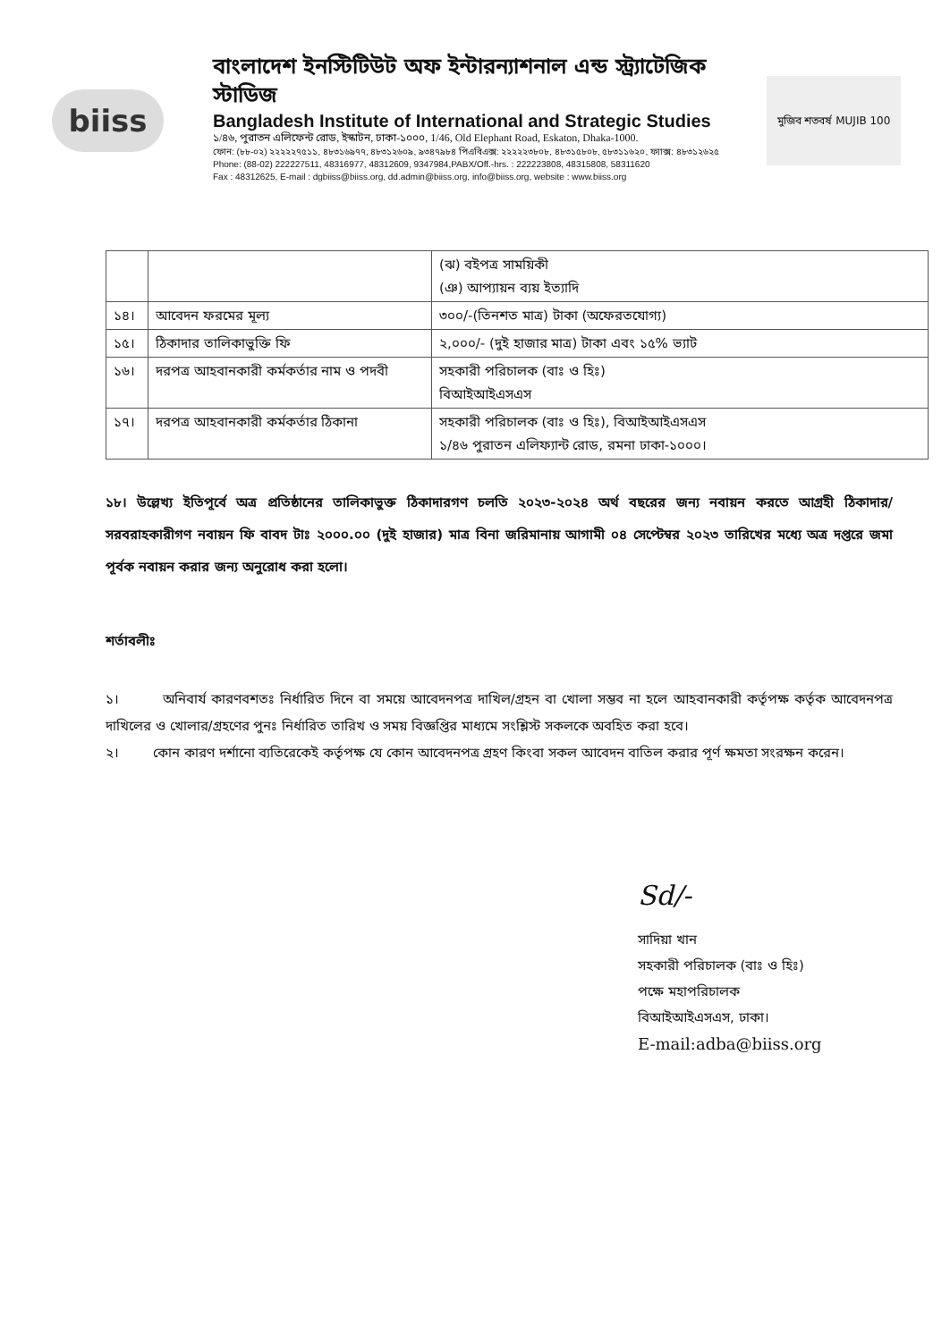biiss
মুজিব শতবর্ষ MUJIB 100
বাংলাদেশ ইনস্টিটিউট অফ ইন্টারন্যাশনাল এন্ড স্ট্র্যাটেজিক স্টাডিজ
Bangladesh Institute of International and Strategic Studies
১/৪৬, পুরাতন এলিফেন্ট রোড, ইস্কাটন, ঢাকা-১০০০, 1/46, Old Elephant Road, Eskaton, Dhaka-1000.
ফোন: (৮৮-০২) ২২২২২৭৫১১, ৪৮৩১৬৯৭৭, ৪৮৩১২৬০৯, ৯৩৪৭৯৮৪ পিএবিএক্স: ২২২২২৩৮০৮, ৪৮৩১৫৮০৮, ৫৮৩১১৬২০, ফ্যাক্স: ৪৮৩১২৬২৫
Phone: (88-02) 222227511, 48316977, 48312609, 9347984,PABX/Off.-hrs. : 222223808, 48315808, 58311620
Fax : 48312625, E-mail : dgbiiss@biiss.org, dd.admin@biiss.org, info@biiss.org, website : www.biiss.org
| | | (ঝ) বইপত্র সাময়িকী (ঞ) আপ্যায়ন ব্যয় ইত্যাদি |
| ১৪। | আবেদন ফরমের মূল্য | ৩০০/-(তিনশত মাত্র) টাকা (অফেরতযোগ্য) |
| ১৫। | ঠিকাদার তালিকাভুক্তি ফি | ২,০০০/- (দুই হাজার মাত্র) টাকা এবং ১৫% ভ্যাট |
| ১৬। | দরপত্র আহবানকারী কর্মকর্তার নাম ও পদবী | সহকারী পরিচালক (বাঃ ও হিঃ) বিআইআইএসএস |
| ১৭। | দরপত্র আহবানকারী কর্মকর্তার ঠিকানা | সহকারী পরিচালক (বাঃ ও হিঃ), বিআইআইএসএস ১/৪৬ পুরাতন এলিফ্যান্ট রোড, রমনা ঢাকা-১০০০। |
১৮। উল্লেখ্য ইতিপূর্বে অত্র প্রতিষ্ঠানের তালিকাভুক্ত ঠিকাদারগণ চলতি ২০২৩-২০২৪ অর্থ বছরের জন্য নবায়ন করতে আগ্রহী ঠিকাদার/সরবরাহকারীগণ নবায়ন ফি বাবদ টাঃ ২০০০.০০ (দুই হাজার) মাত্র বিনা জরিমানায় আগামী ০৪ সেপ্টেম্বর ২০২৩ তারিখের মধ্যে অত্র দপ্তরে জমা পূর্বক নবায়ন করার জন্য অনুরোধ করা হলো।
শর্তাবলীঃ
১। অনিবার্য কারণবশতঃ নির্ধারিত দিনে বা সময়ে আবেদনপত্র দাখিল/গ্রহন বা খোলা সম্ভব না হলে আহবানকারী কর্তৃপক্ষ কর্তৃক আবেদনপত্র দাখিলের ও খোলার/গ্রহণের পুনঃ নির্ধারিত তারিখ ও সময় বিজ্ঞপ্তির মাধ্যমে সংশ্লিস্ট সকলকে অবহিত করা হবে।
২। কোন কারণ দর্শানো ব্যতিরেকেই কর্তৃপক্ষ যে কোন আবেদনপত্র গ্রহণ কিংবা সকল আবেদন বাতিল করার পূর্ণ ক্ষমতা সংরক্ষন করেন।
Sd/-
সাদিয়া খান
সহকারী পরিচালক (বাঃ ও হিঃ)
পক্ষে মহাপরিচালক
বিআইআইএসএস, ঢাকা।
E-mail:adba@biiss.org